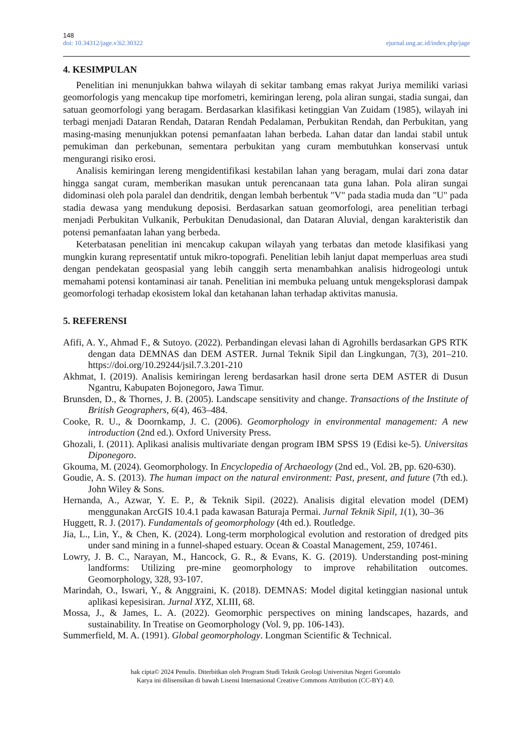148
doi: 10.34312/jage.v3i2.30322 ejurnal.ung.ac.id/index.php/jage
4. KESIMPULAN
Penelitian ini menunjukkan bahwa wilayah di sekitar tambang emas rakyat Juriya memiliki variasi geomorfologis yang mencakup tipe morfometri, kemiringan lereng, pola aliran sungai, stadia sungai, dan satuan geomorfologi yang beragam. Berdasarkan klasifikasi ketinggian Van Zuidam (1985), wilayah ini terbagi menjadi Dataran Rendah, Dataran Rendah Pedalaman, Perbukitan Rendah, dan Perbukitan, yang masing-masing menunjukkan potensi pemanfaatan lahan berbeda. Lahan datar dan landai stabil untuk pemukiman dan perkebunan, sementara perbukitan yang curam membutuhkan konservasi untuk mengurangi risiko erosi.
Analisis kemiringan lereng mengidentifikasi kestabilan lahan yang beragam, mulai dari zona datar hingga sangat curam, memberikan masukan untuk perencanaan tata guna lahan. Pola aliran sungai didominasi oleh pola paralel dan dendritik, dengan lembah berbentuk "V" pada stadia muda dan "U" pada stadia dewasa yang mendukung deposisi. Berdasarkan satuan geomorfologi, area penelitian terbagi menjadi Perbukitan Vulkanik, Perbukitan Denudasional, dan Dataran Aluvial, dengan karakteristik dan potensi pemanfaatan lahan yang berbeda.
Keterbatasan penelitian ini mencakup cakupan wilayah yang terbatas dan metode klasifikasi yang mungkin kurang representatif untuk mikro-topografi. Penelitian lebih lanjut dapat memperluas area studi dengan pendekatan geospasial yang lebih canggih serta menambahkan analisis hidrogeologi untuk memahami potensi kontaminasi air tanah. Penelitian ini membuka peluang untuk mengeksplorasi dampak geomorfologi terhadap ekosistem lokal dan ketahanan lahan terhadap aktivitas manusia.
5. REFERENSI
Afifi, A. Y., Ahmad F., & Sutoyo. (2022). Perbandingan elevasi lahan di Agrohills berdasarkan GPS RTK dengan data DEMNAS dan DEM ASTER. Jurnal Teknik Sipil dan Lingkungan, 7(3), 201–210. https://doi.org/10.29244/jsil.7.3.201-210
Akhmat, I. (2019). Analisis kemiringan lereng berdasarkan hasil drone serta DEM ASTER di Dusun Ngantru, Kabupaten Bojonegoro, Jawa Timur.
Brunsden, D., & Thornes, J. B. (2005). Landscape sensitivity and change. Transactions of the Institute of British Geographers, 6(4), 463–484.
Cooke, R. U., & Doornkamp, J. C. (2006). Geomorphology in environmental management: A new introduction (2nd ed.). Oxford University Press.
Ghozali, I. (2011). Aplikasi analisis multivariate dengan program IBM SPSS 19 (Edisi ke-5). Universitas Diponegoro.
Gkouma, M. (2024). Geomorphology. In Encyclopedia of Archaeology (2nd ed., Vol. 2B, pp. 620-630).
Goudie, A. S. (2013). The human impact on the natural environment: Past, present, and future (7th ed.). John Wiley & Sons.
Hernanda, A., Azwar, Y. E. P., & Teknik Sipil. (2022). Analisis digital elevation model (DEM) menggunakan ArcGIS 10.4.1 pada kawasan Baturaja Permai. Jurnal Teknik Sipil, 1(1), 30–36
Huggett, R. J. (2017). Fundamentals of geomorphology (4th ed.). Routledge.
Jia, L., Lin, Y., & Chen, K. (2024). Long-term morphological evolution and restoration of dredged pits under sand mining in a funnel-shaped estuary. Ocean & Coastal Management, 259, 107461.
Lowry, J. B. C., Narayan, M., Hancock, G. R., & Evans, K. G. (2019). Understanding post-mining landforms: Utilizing pre-mine geomorphology to improve rehabilitation outcomes. Geomorphology, 328, 93-107.
Marindah, O., Iswari, Y., & Anggraini, K. (2018). DEMNAS: Model digital ketinggian nasional untuk aplikasi kepesisiran. Jurnal XYZ, XLIII, 68.
Mossa, J., & James, L. A. (2022). Geomorphic perspectives on mining landscapes, hazards, and sustainability. In Treatise on Geomorphology (Vol. 9, pp. 106-143).
Summerfield, M. A. (1991). Global geomorphology. Longman Scientific & Technical.
hak cipta© 2024 Penulis. Diterbitkan oleh Program Studi Teknik Geologi Universitas Negeri Gorontalo
Karya ini dilisensikan di bawah Lisensi Internasional Creative Commons Attribution (CC-BY) 4.0.